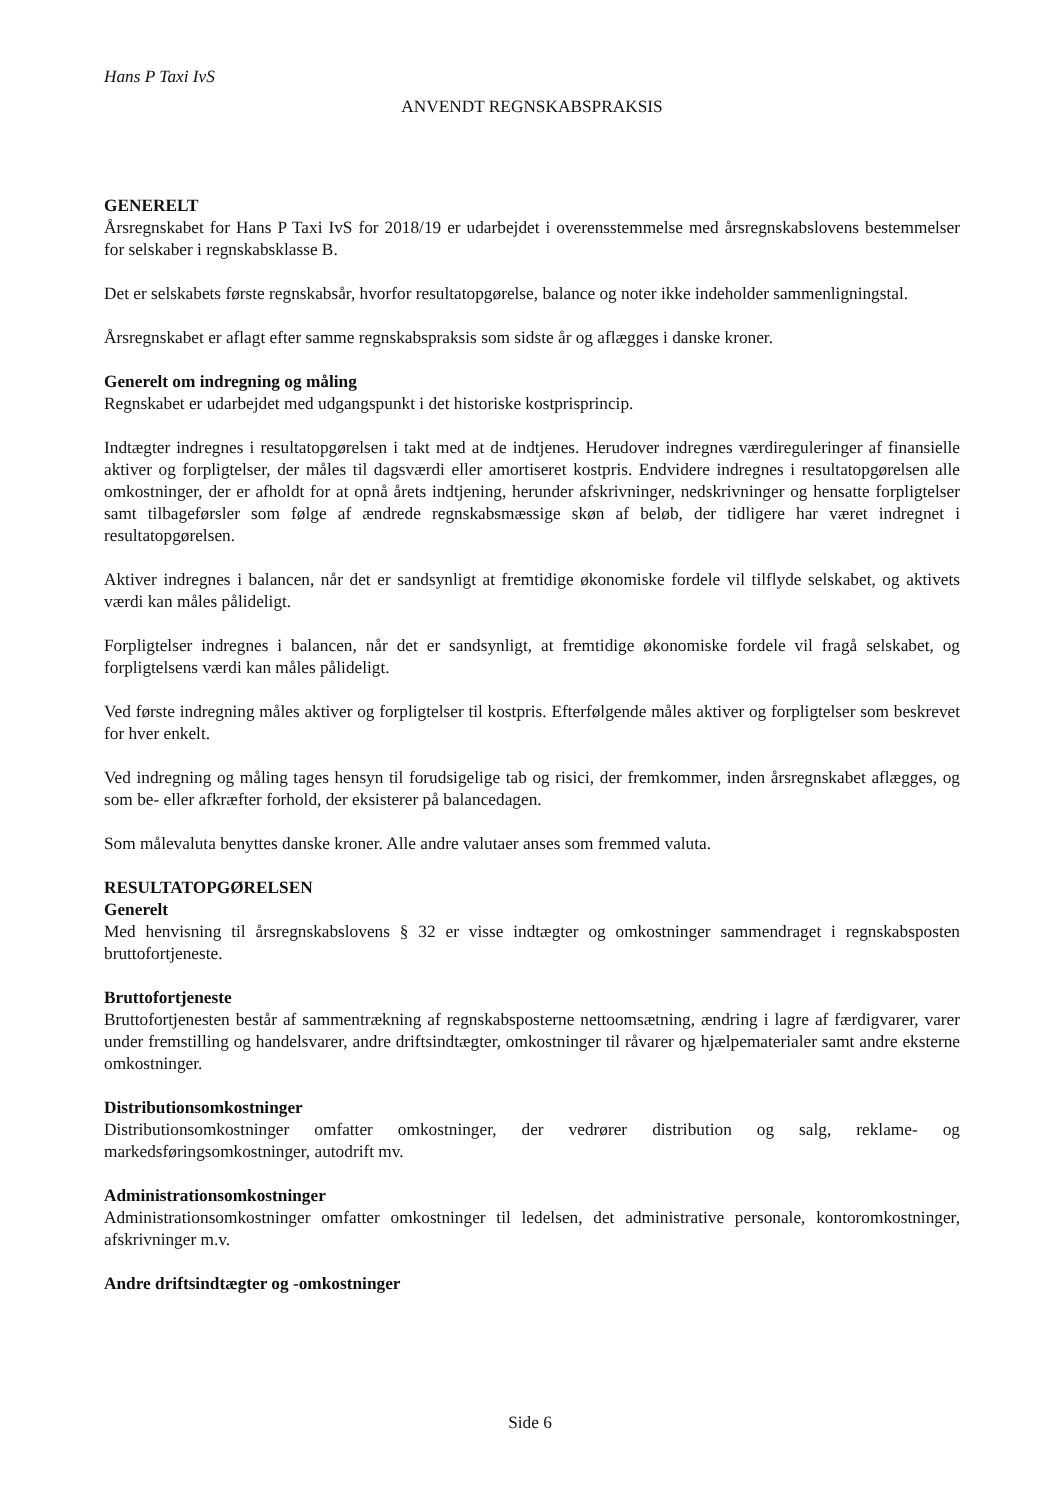Hans P Taxi IvS
ANVENDT REGNSKABSPRAKSIS
GENERELT
Årsregnskabet for Hans P Taxi IvS for 2018/19 er udarbejdet i overensstemmelse med årsregnskabslovens bestemmelser for selskaber i regnskabsklasse B.
Det er selskabets første regnskabsår, hvorfor resultatopgørelse, balance og noter ikke indeholder sammenligningstal.
Årsregnskabet er aflagt efter samme regnskabspraksis som sidste år og aflægges i danske kroner.
Generelt om indregning og måling
Regnskabet er udarbejdet med udgangspunkt i det historiske kostprisprincip.
Indtægter indregnes i resultatopgørelsen i takt med at de indtjenes. Herudover indregnes værdireguleringer af finansielle aktiver og forpligtelser, der måles til dagsværdi eller amortiseret kostpris. Endvidere indregnes i resultatopgørelsen alle omkostninger, der er afholdt for at opnå årets indtjening, herunder afskrivninger, nedskrivninger og hensatte forpligtelser samt tilbageførsler som følge af ændrede regnskabsmæssige skøn af beløb, der tidligere har været indregnet i resultatopgørelsen.
Aktiver indregnes i balancen, når det er sandsynligt at fremtidige økonomiske fordele vil tilflyde selskabet, og aktivets værdi kan måles pålideligt.
Forpligtelser indregnes i balancen, når det er sandsynligt, at fremtidige økonomiske fordele vil fragå selskabet, og forpligtelsens værdi kan måles pålideligt.
Ved første indregning måles aktiver og forpligtelser til kostpris. Efterfølgende måles aktiver og forpligtelser som beskrevet for hver enkelt.
Ved indregning og måling tages hensyn til forudsigelige tab og risici, der fremkommer, inden årsregnskabet aflægges, og som be- eller afkræfter forhold, der eksisterer på balancedagen.
Som målevaluta benyttes danske kroner. Alle andre valutaer anses som fremmed valuta.
RESULTATOPGØRELSEN
Generelt
Med henvisning til årsregnskabslovens § 32 er visse indtægter og omkostninger sammendraget i regnskabsposten bruttofortjeneste.
Bruttofortjeneste
Bruttofortjenesten består af sammentrækning af regnskabsposterne nettoomsætning, ændring i lagre af færdigvarer, varer under fremstilling og handelsvarer, andre driftsindtægter, omkostninger til råvarer og hjælpematerialer samt andre eksterne omkostninger.
Distributionsomkostninger
Distributionsomkostninger omfatter omkostninger, der vedrører distribution og salg, reklame- og markedsføringsomkostninger, autodrift mv.
Administrationsomkostninger
Administrationsomkostninger omfatter omkostninger til ledelsen, det administrative personale, kontoromkostninger, afskrivninger m.v.
Andre driftsindtægter og -omkostninger
Side 6